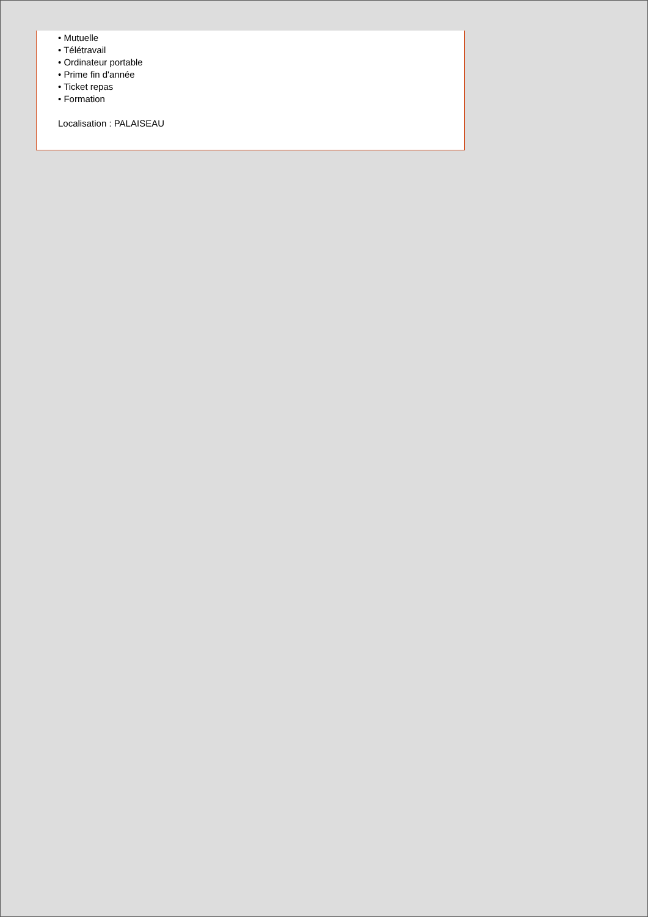• Mutuelle
• Télétravail
• Ordinateur portable
• Prime fin d'année
• Ticket repas
• Formation
Localisation : PALAISEAU